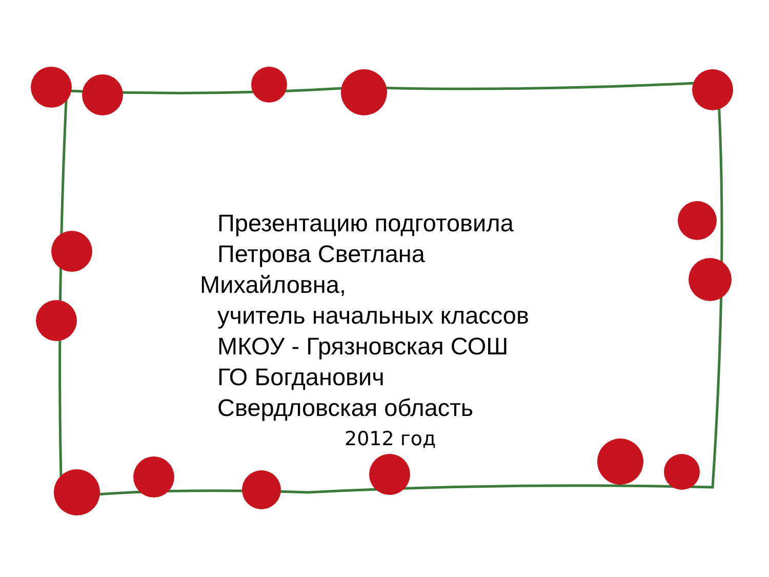Презентацию подготовила
Петрова Светлана
Михайловна,
учитель начальных классов
МКОУ - Грязновская СОШ
ГО Богданович
Свердловская область
2012 год